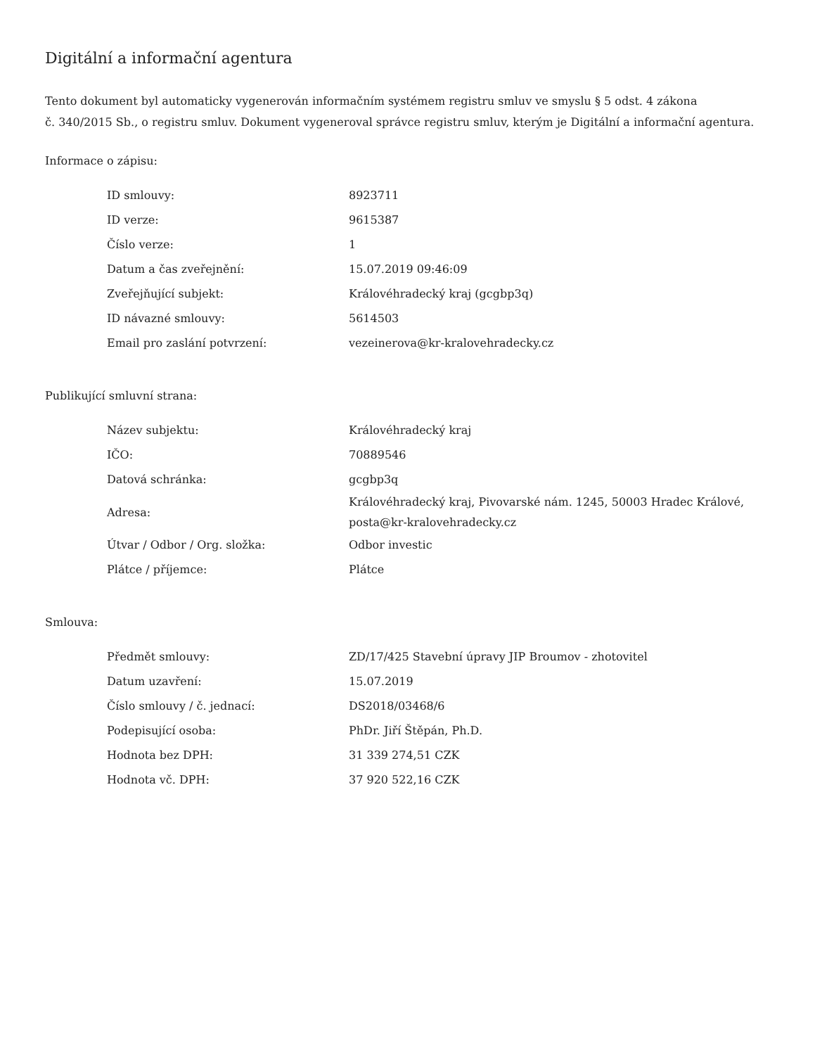Digitální a informační agentura
Tento dokument byl automaticky vygenerován informačním systémem registru smluv ve smyslu § 5 odst. 4 zákona
č. 340/2015 Sb., o registru smluv. Dokument vygeneroval správce registru smluv, kterým je Digitální a informační agentura.
Informace o zápisu:
| ID smlouvy: | 8923711 |
| ID verze: | 9615387 |
| Číslo verze: | 1 |
| Datum a čas zveřejnění: | 15.07.2019 09:46:09 |
| Zveřejňující subjekt: | Královéhradecký kraj (gcgbp3q) |
| ID návazné smlouvy: | 5614503 |
| Email pro zaslání potvrzení: | vezeinerova@kr-kralovehradecky.cz |
Publikující smluvní strana:
| Název subjektu: | Královéhradecký kraj |
| IČO: | 70889546 |
| Datová schránka: | gcgbp3q |
| Adresa: | Královéhradecký kraj, Pivovarské nám. 1245, 50003 Hradec Králové, posta@kr-kralovehradecky.cz |
| Útvar / Odbor / Org. složka: | Odbor investic |
| Plátce / příjemce: | Plátce |
Smlouva:
| Předmět smlouvy: | ZD/17/425 Stavební úpravy JIP Broumov - zhotovitel |
| Datum uzavření: | 15.07.2019 |
| Číslo smlouvy / č. jednací: | DS2018/03468/6 |
| Podepisující osoba: | PhDr. Jiří Štěpán, Ph.D. |
| Hodnota bez DPH: | 31 339 274,51 CZK |
| Hodnota vč. DPH: | 37 920 522,16 CZK |